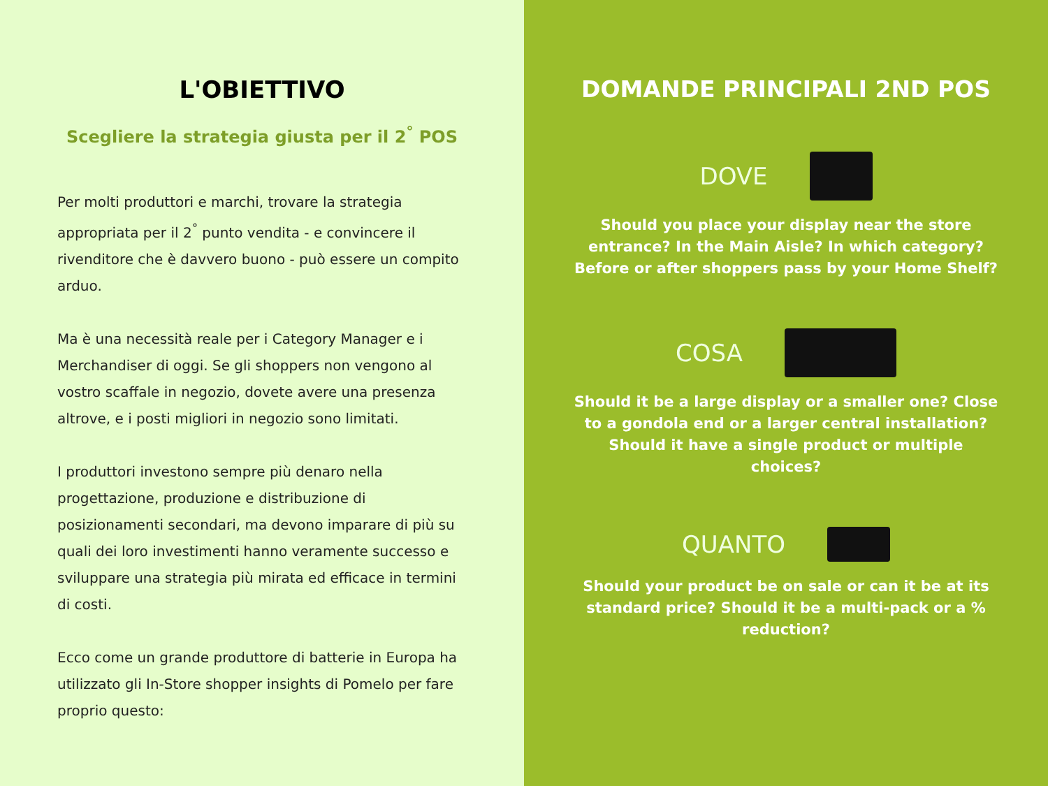L'OBIETTIVO
Scegliere la strategia giusta per il 2<sup>°</sup> POS
Per molti produttori e marchi, trovare la strategia appropriata per il 2<sup>°</sup> punto vendita - e convincere il rivenditore che è davvero buono - può essere un compito arduo.
Ma è una necessità reale per i Category Manager e i Merchandiser di oggi. Se gli shoppers non vengono al vostro scaffale in negozio, dovete avere una presenza altrove, e i posti migliori in negozio sono limitati.
I produttori investono sempre più denaro nella progettazione, produzione e distribuzione di posizionamenti secondari, ma devono imparare di più su quali dei loro investimenti hanno veramente successo e sviluppare una strategia più mirata ed efficace in termini di costi.
Ecco come un grande produttore di batterie in Europa ha utilizzato gli In-Store shopper insights di Pomelo per fare proprio questo:
DOMANDE PRINCIPALI 2ND POS
DOVE
Should you place your display near the store entrance? In the Main Aisle? In which category? Before or after shoppers pass by your Home Shelf?
COSA
Should it be a large display or a smaller one? Close to a gondola end or a larger central installation? Should it have a single product or multiple choices?
QUANTO
Should your product be on sale or can it be at its standard price? Should it be a multi-pack or a % reduction?